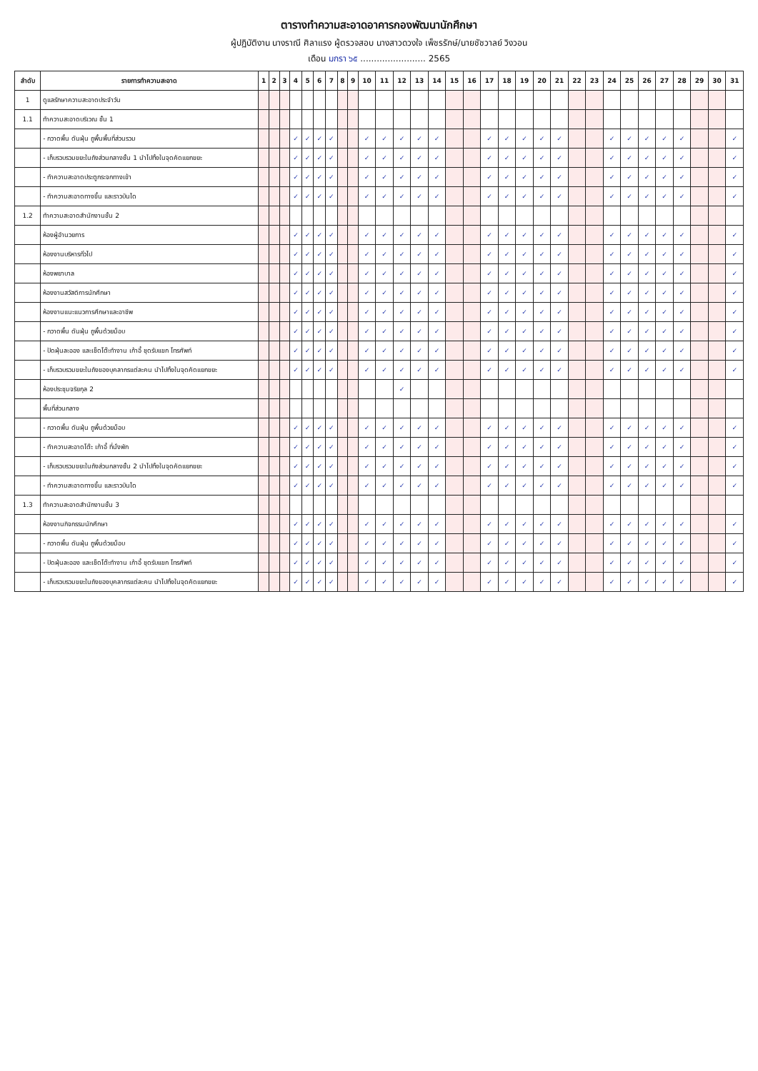ตารางทำความสะอาดอาคารกองพัฒนานักศึกษา
ผู้ปฏิบัติงาน นางราณี ศิลาแรง ผู้ตรวจสอบ นางสาวดวงใจ เพ็ชรรักษ์/นายชัชวาลย์ วิงวอน
เดือน มกรา ๖๕ ........................ 2565
| ลำดับ | รายการทำความสะอาด | 1 | 2 | 3 | 4 | 5 | 6 | 7 | 8 | 9 | 10 | 11 | 12 | 13 | 14 | 15 | 16 | 17 | 18 | 19 | 20 | 21 | 22 | 23 | 24 | 25 | 26 | 27 | 28 | 29 | 30 | 31 |
| --- | --- | --- | --- | --- | --- | --- | --- | --- | --- | --- | --- | --- | --- | --- | --- | --- | --- | --- | --- | --- | --- | --- | --- | --- | --- | --- | --- | --- | --- | --- | --- | --- |
| 1 | ดูแลรักษาความสะอาดประจำวัน | | | | | | | | | | | | | | | | | | | | | | | | | | | | | | | |
| 1.1 | ทำความสะอาดบริเวณ ชั้น 1 | | | | | | | | | | | | | | | | | | | | | | | | | | | | | | | |
| | - กวาดพื้น ดันฝุ่น ถูพื้นพื้นที่ส่วนรวม | | | | ✓ | ✓ | ✓ | ✓ | | | ✓ | ✓ | ✓ | ✓ | ✓ | | | ✓ | ✓ | ✓ | ✓ | ✓ | | | ✓ | ✓ | ✓ | ✓ | ✓ | | | ✓ |
| | - เก็บรวบรวมขยะในถังส่วนกลางชั้น 1 นำไปทิ้งในจุดคัดแยกขยะ | | | | ✓ | ✓ | ✓ | ✓ | | | ✓ | ✓ | ✓ | ✓ | ✓ | | | ✓ | ✓ | ✓ | ✓ | ✓ | | | ✓ | ✓ | ✓ | ✓ | ✓ | | | ✓ |
| | - ทำความสะอาดประตูกระจกทางเข้า | | | | ✓ | ✓ | ✓ | ✓ | | | ✓ | ✓ | ✓ | ✓ | ✓ | | | ✓ | ✓ | ✓ | ✓ | ✓ | | | ✓ | ✓ | ✓ | ✓ | ✓ | | | ✓ |
| | - ทำความสะอาดทางขึ้น และราวบันได | | | | ✓ | ✓ | ✓ | ✓ | | | ✓ | ✓ | ✓ | ✓ | ✓ | | | ✓ | ✓ | ✓ | ✓ | ✓ | | | ✓ | ✓ | ✓ | ✓ | ✓ | | | ✓ |
| 1.2 | ทำความสะอาดสำนักงานชั้น 2 | | | | | | | | | | | | | | | | | | | | | | | | | | | | | | | |
| | ห้องผู้อำนวยการ | | | | ✓ | ✓ | ✓ | ✓ | | | ✓ | ✓ | ✓ | ✓ | ✓ | | | ✓ | ✓ | ✓ | ✓ | ✓ | | | ✓ | ✓ | ✓ | ✓ | ✓ | | | ✓ |
| | ห้องงานบริหารทั่วไป | | | | ✓ | ✓ | ✓ | ✓ | | | ✓ | ✓ | ✓ | ✓ | ✓ | | | ✓ | ✓ | ✓ | ✓ | ✓ | | | ✓ | ✓ | ✓ | ✓ | ✓ | | | ✓ |
| | ห้องพยาบาล | | | | ✓ | ✓ | ✓ | ✓ | | | ✓ | ✓ | ✓ | ✓ | ✓ | | | ✓ | ✓ | ✓ | ✓ | ✓ | | | ✓ | ✓ | ✓ | ✓ | ✓ | | | ✓ |
| | ห้องงานสวัสดิการนักศึกษา | | | | ✓ | ✓ | ✓ | ✓ | | | ✓ | ✓ | ✓ | ✓ | ✓ | | | ✓ | ✓ | ✓ | ✓ | ✓ | | | ✓ | ✓ | ✓ | ✓ | ✓ | | | ✓ |
| | ห้องงานแนะแนวการศึกษาและอาชีพ | | | | ✓ | ✓ | ✓ | ✓ | | | ✓ | ✓ | ✓ | ✓ | ✓ | | | ✓ | ✓ | ✓ | ✓ | ✓ | | | ✓ | ✓ | ✓ | ✓ | ✓ | | | ✓ |
| | - กวาดพื้น ดันฝุ่น ถูพื้นด้วยม็อบ | | | | ✓ | ✓ | ✓ | ✓ | | | ✓ | ✓ | ✓ | ✓ | ✓ | | | ✓ | ✓ | ✓ | ✓ | ✓ | | | ✓ | ✓ | ✓ | ✓ | ✓ | | | ✓ |
| | - ปัดฝุ่นละออง และเช็ดโต๊ะทำงาน เก้าอี้ ชุดรับแขก โทรศัพท์ | | | | ✓ | ✓ | ✓ | ✓ | | | ✓ | ✓ | ✓ | ✓ | ✓ | | | ✓ | ✓ | ✓ | ✓ | ✓ | | | ✓ | ✓ | ✓ | ✓ | ✓ | | | ✓ |
| | - เก็บรวบรวมขยะในถังของบุคลากรแต่ละคน นำไปทิ้งในจุดคัดแยกขยะ | | | | ✓ | ✓ | ✓ | ✓ | | | ✓ | ✓ | ✓ | ✓ | ✓ | | | ✓ | ✓ | ✓ | ✓ | ✓ | | | ✓ | ✓ | ✓ | ✓ | ✓ | | | ✓ |
| | ห้องประชุมจริยกุล 2 | | | | | | | | | | | | ✓ | | | | | | | | | | | | | | | | | | | |
| | พื้นที่ส่วนกลาง | | | | | | | | | | | | | | | | | | | | | | | | | | | | | | | |
| | - กวาดพื้น ดันฝุ่น ถูพื้นด้วยม็อบ | | | | ✓ | ✓ | ✓ | ✓ | | | ✓ | ✓ | ✓ | ✓ | ✓ | | | ✓ | ✓ | ✓ | ✓ | ✓ | | | ✓ | ✓ | ✓ | ✓ | ✓ | | | ✓ |
| | - ทำความสะอาดโต๊ะ เก้าอี้ ที่นั่งพัก | | | | ✓ | ✓ | ✓ | ✓ | | | ✓ | ✓ | ✓ | ✓ | ✓ | | | ✓ | ✓ | ✓ | ✓ | ✓ | | | ✓ | ✓ | ✓ | ✓ | ✓ | | | ✓ |
| | - เก็บรวบรวมขยะในถังส่วนกลางชั้น 2 นำไปทิ้งในจุดคัดแยกขยะ | | | | ✓ | ✓ | ✓ | ✓ | | | ✓ | ✓ | ✓ | ✓ | ✓ | | | ✓ | ✓ | ✓ | ✓ | ✓ | | | ✓ | ✓ | ✓ | ✓ | ✓ | | | ✓ |
| | - ทำความสะอาดทางขึ้น และราวบันได | | | | ✓ | ✓ | ✓ | ✓ | | | ✓ | ✓ | ✓ | ✓ | ✓ | | | ✓ | ✓ | ✓ | ✓ | ✓ | | | ✓ | ✓ | ✓ | ✓ | ✓ | | | ✓ |
| 1.3 | ทำความสะอาดสำนักงานชั้น 3 | | | | | | | | | | | | | | | | | | | | | | | | | | | | | | | |
| | ห้องงานกิจกรรมนักศึกษา | | | | ✓ | ✓ | ✓ | ✓ | | | ✓ | ✓ | ✓ | ✓ | ✓ | | | ✓ | ✓ | ✓ | ✓ | ✓ | | | ✓ | ✓ | ✓ | ✓ | ✓ | | | ✓ |
| | - กวาดพื้น ดันฝุ่น ถูพื้นด้วยม็อบ | | | | ✓ | ✓ | ✓ | ✓ | | | ✓ | ✓ | ✓ | ✓ | ✓ | | | ✓ | ✓ | ✓ | ✓ | ✓ | | | ✓ | ✓ | ✓ | ✓ | ✓ | | | ✓ |
| | - ปัดฝุ่นละออง และเช็ดโต๊ะทำงาน เก้าอี้ ชุดรับแขก โทรศัพท์ | | | | ✓ | ✓ | ✓ | ✓ | | | ✓ | ✓ | ✓ | ✓ | ✓ | | | ✓ | ✓ | ✓ | ✓ | ✓ | | | ✓ | ✓ | ✓ | ✓ | ✓ | | | ✓ |
| | - เก็บรวบรวมขยะในถังของบุคลากรแต่ละคน นำไปทิ้งในจุดคัดแยกขยะ | | | | ✓ | ✓ | ✓ | ✓ | | | ✓ | ✓ | ✓ | ✓ | ✓ | | | ✓ | ✓ | ✓ | ✓ | ✓ | | | ✓ | ✓ | ✓ | ✓ | ✓ | | | ✓ |